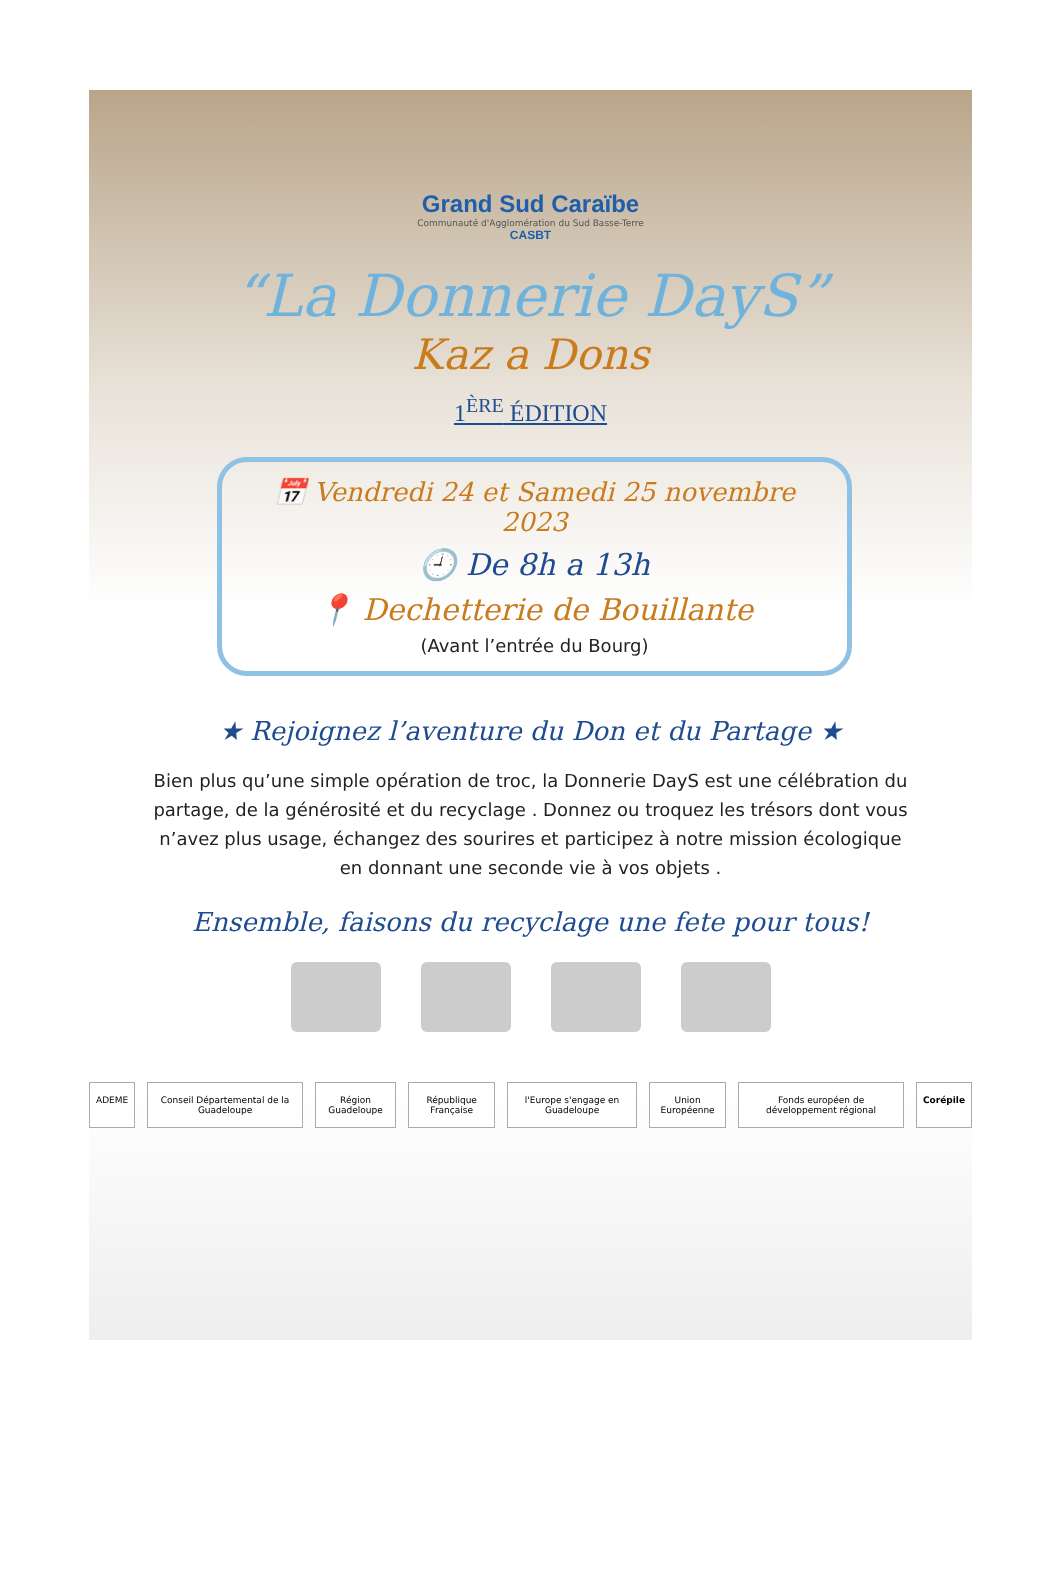Grand Sud Caraïbe
Communauté d'Agglomération du Sud Basse-Terre
CASBT
“La Donnerie DayS”
Kaz a Dons
1<sup>ÈRE</sup> ÉDITION
📅 Vendredi 24 et Samedi 25 novembre 2023
🕘 De 8h a 13h
📍 Dechetterie de Bouillante
(Avant l’entrée du Bourg)
★ Rejoignez l’aventure du Don et du Partage ★
Bien plus qu’une simple opération de troc, la Donnerie DayS est une célébration du partage, de la générosité et du recyclage . Donnez ou troquez les trésors dont vous n’avez plus usage, échangez des sourires et participez à notre mission écologique en donnant une seconde vie à vos objets .
Ensemble, faisons du recyclage une fete pour tous!
ADEME Conseil Départemental de la Guadeloupe Région Guadeloupe République Française l'Europe s'engage en Guadeloupe Union Européenne Fonds européen de développement régional Corépile